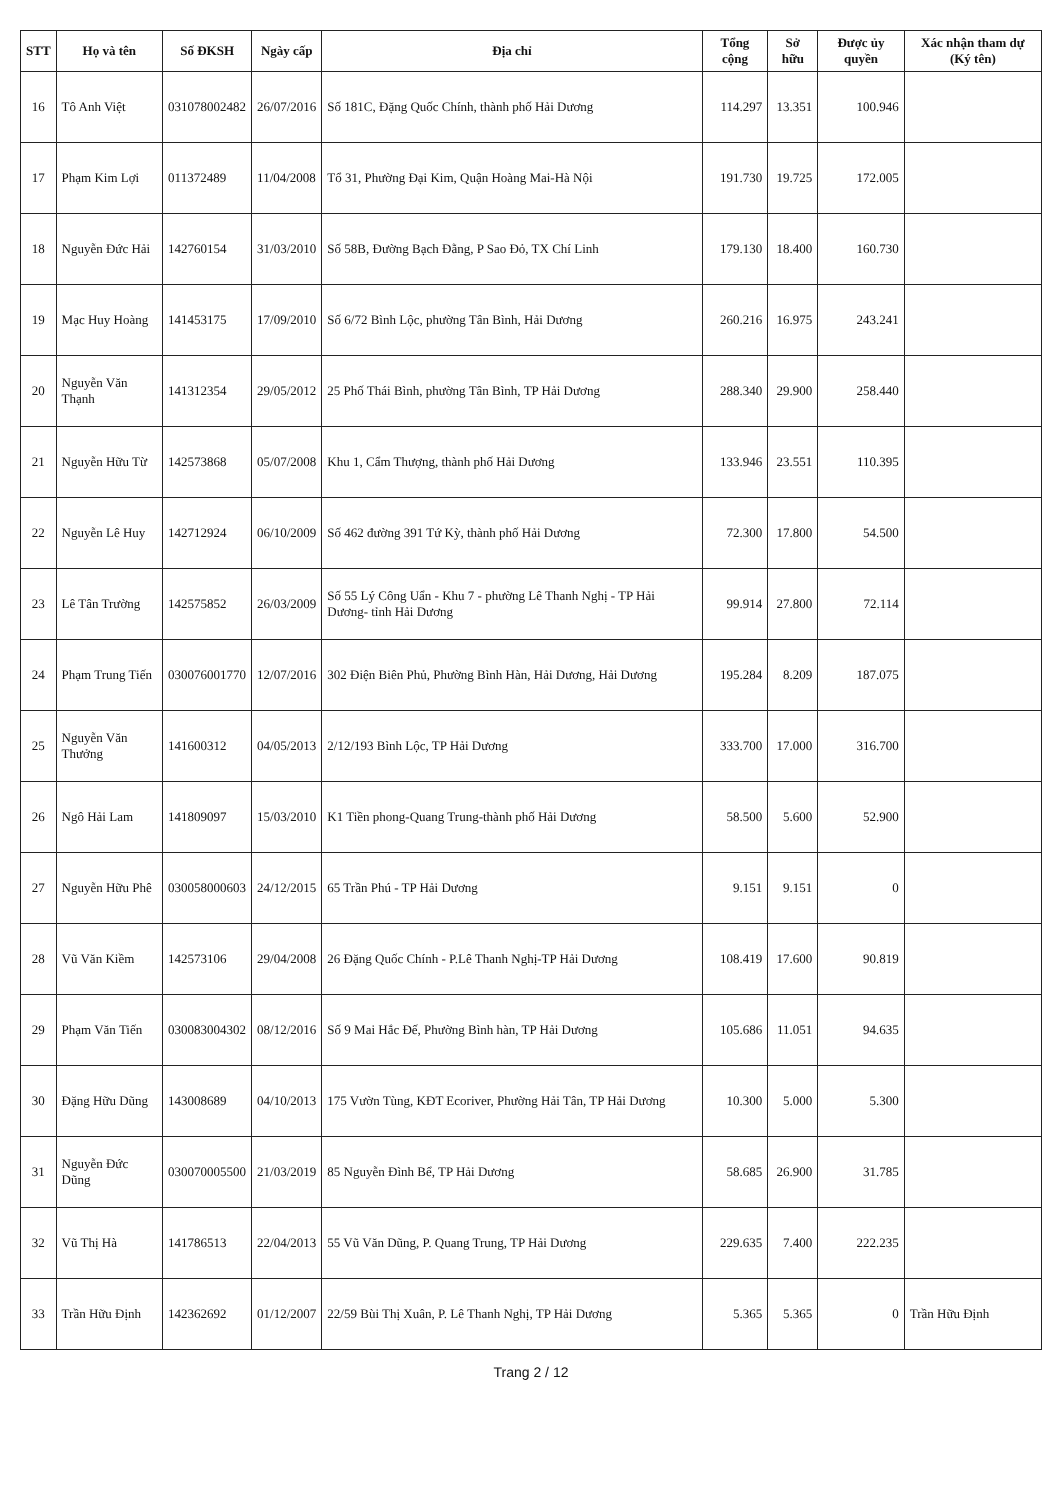| STT | Họ và tên | Số ĐKSH | Ngày cấp | Địa chỉ | Tổng cộng | Sở hữu | Được ủy quyền | Xác nhận tham dự (Ký tên) |
| --- | --- | --- | --- | --- | --- | --- | --- | --- |
| 16 | Tô Anh Việt | 031078002482 | 26/07/2016 | Số 181C, Đặng Quốc Chính, thành phố Hải Dương | 114.297 | 13.351 | 100.946 | |
| 17 | Phạm Kim Lợi | 011372489 | 11/04/2008 | Tổ 31, Phường Đại Kim, Quận Hoàng Mai-Hà Nội | 191.730 | 19.725 | 172.005 | |
| 18 | Nguyễn Đức Hải | 142760154 | 31/03/2010 | Số 58B, Đường Bạch Đằng, P Sao Đỏ, TX Chí Linh | 179.130 | 18.400 | 160.730 | |
| 19 | Mạc Huy Hoàng | 141453175 | 17/09/2010 | Số 6/72 Bình Lộc, phường Tân Bình, Hải Dương | 260.216 | 16.975 | 243.241 | |
| 20 | Nguyễn Văn Thạnh | 141312354 | 29/05/2012 | 25 Phố Thái Bình, phường Tân Bình, TP Hải Dương | 288.340 | 29.900 | 258.440 | |
| 21 | Nguyễn Hữu Từ | 142573868 | 05/07/2008 | Khu 1, Cẩm Thượng, thành phố Hải Dương | 133.946 | 23.551 | 110.395 | |
| 22 | Nguyễn Lê Huy | 142712924 | 06/10/2009 | Số 462 đường 391 Tứ Kỳ, thành phố Hải Dương | 72.300 | 17.800 | 54.500 | |
| 23 | Lê Tân Trường | 142575852 | 26/03/2009 | Số 55 Lý Công Uẩn - Khu 7 - phường Lê Thanh Nghị - TP Hải Dương- tỉnh Hải Dương | 99.914 | 27.800 | 72.114 | |
| 24 | Phạm Trung Tiến | 030076001770 | 12/07/2016 | 302 Điện Biên Phủ, Phường Bình Hàn, Hải Dương, Hải Dương | 195.284 | 8.209 | 187.075 | |
| 25 | Nguyễn Văn Thưởng | 141600312 | 04/05/2013 | 2/12/193 Bình Lộc, TP Hải Dương | 333.700 | 17.000 | 316.700 | |
| 26 | Ngô Hải Lam | 141809097 | 15/03/2010 | K1 Tiền phong-Quang Trung-thành phố Hải Dương | 58.500 | 5.600 | 52.900 | |
| 27 | Nguyễn Hữu Phê | 030058000603 | 24/12/2015 | 65 Trần Phú - TP Hải Dương | 9.151 | 9.151 | 0 | |
| 28 | Vũ Văn Kiềm | 142573106 | 29/04/2008 | 26 Đặng Quốc Chính - P.Lê Thanh Nghị-TP Hải Dương | 108.419 | 17.600 | 90.819 | |
| 29 | Phạm Văn Tiến | 030083004302 | 08/12/2016 | Số 9 Mai Hắc Đế, Phường Bình hàn, TP Hải Dương | 105.686 | 11.051 | 94.635 | |
| 30 | Đặng Hữu Dũng | 143008689 | 04/10/2013 | 175 Vườn Tùng, KĐT Ecoriver, Phường Hải Tân, TP Hải Dương | 10.300 | 5.000 | 5.300 | |
| 31 | Nguyễn Đức Dũng | 030070005500 | 21/03/2019 | 85 Nguyễn Đình Bể, TP Hải Dương | 58.685 | 26.900 | 31.785 | |
| 32 | Vũ Thị Hà | 141786513 | 22/04/2013 | 55 Vũ Văn Dũng, P. Quang Trung, TP Hải Dương | 229.635 | 7.400 | 222.235 | |
| 33 | Trần Hữu Định | 142362692 | 01/12/2007 | 22/59 Bùi Thị Xuân, P. Lê Thanh Nghị, TP Hải Dương | 5.365 | 5.365 | 0 | Trần Hữu Định |
Trang 2 / 12